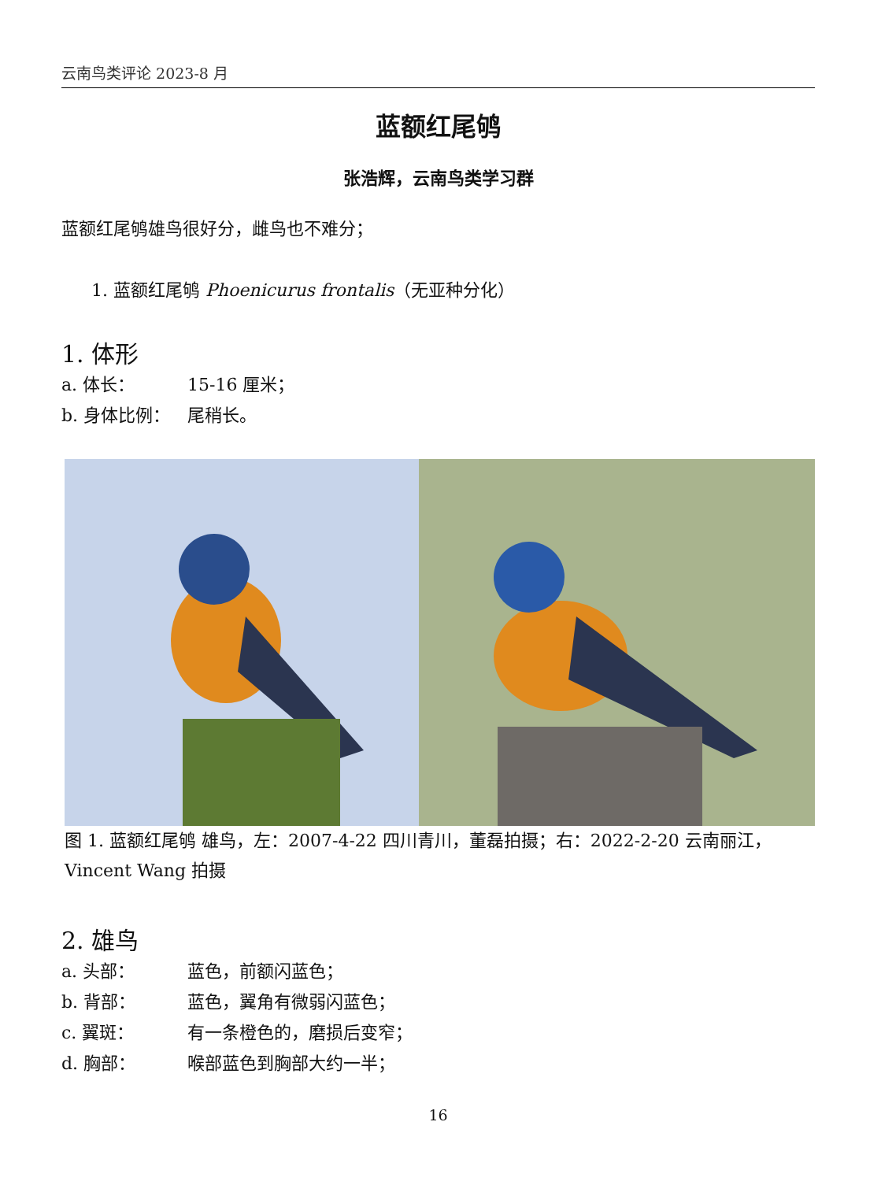云南鸟类评论 2023-8 月
蓝额红尾鸲
张浩辉，云南鸟类学习群
蓝额红尾鸲雄鸟很好分，雌鸟也不难分；
1. 蓝额红尾鸲 Phoenicurus frontalis（无亚种分化）
1. 体形
a. 体长： 15-16 厘米；
b. 身体比例： 尾稍长。
图 1. 蓝额红尾鸲 雄鸟，左：2007-4-22 四川青川，董磊拍摄；右：2022-2-20 云南丽江，Vincent Wang 拍摄
2. 雄鸟
a. 头部： 蓝色，前额闪蓝色；
b. 背部： 蓝色，翼角有微弱闪蓝色；
c. 翼斑： 有一条橙色的，磨损后变窄；
d. 胸部： 喉部蓝色到胸部大约一半；
16